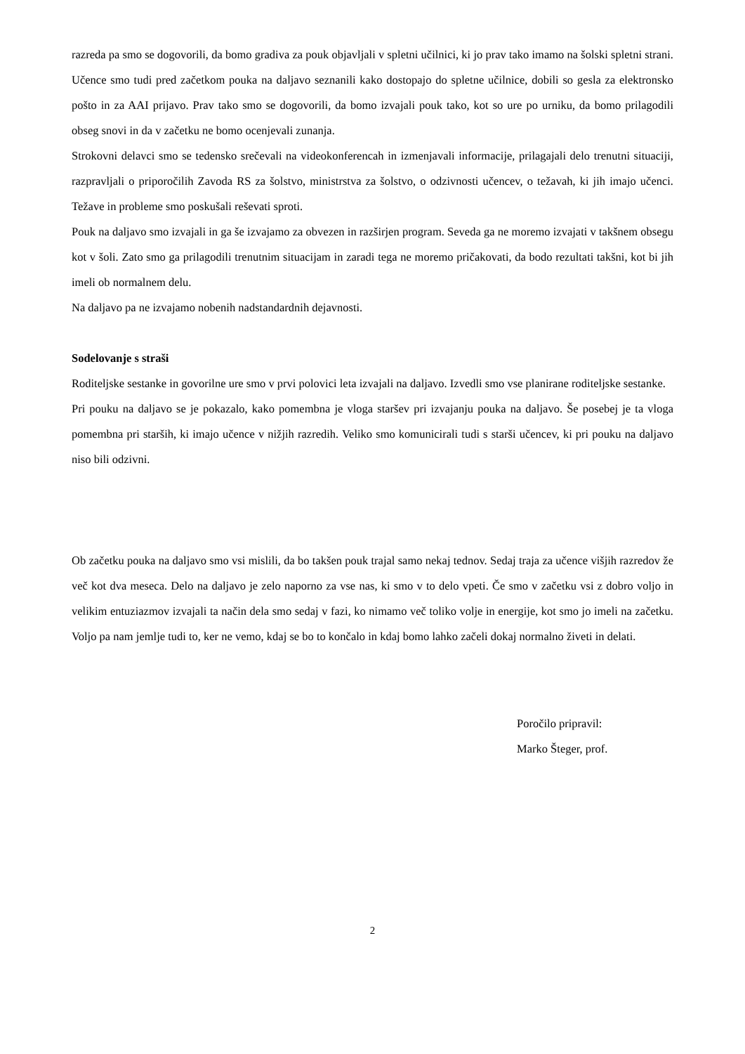razreda pa smo se dogovorili, da bomo gradiva za pouk objavljali v spletni učilnici, ki jo prav tako imamo na šolski spletni strani. Učence smo tudi pred začetkom pouka na daljavo seznanili kako dostopajo do spletne učilnice, dobili so gesla za elektronsko pošto in za AAI prijavo. Prav tako smo se dogovorili, da bomo izvajali pouk tako, kot so ure po urniku, da bomo prilagodili obseg snovi in da v začetku ne bomo ocenjevali zunanja.
Strokovni delavci smo se tedensko srečevali na videokonferencah in izmenjavali informacije, prilagajali delo trenutni situaciji, razpravljali o priporočilih Zavoda RS za šolstvo, ministrstva za šolstvo, o odzivnosti učencev, o težavah, ki jih imajo učenci. Težave in probleme smo poskušali reševati sproti.
Pouk na daljavo smo izvajali in ga še izvajamo za obvezen in razširjen program. Seveda ga ne moremo izvajati v takšnem obsegu kot v šoli. Zato smo ga prilagodili trenutnim situacijam in zaradi tega ne moremo pričakovati, da bodo rezultati takšni, kot bi jih imeli ob normalnem delu.
Na daljavo pa ne izvajamo nobenih nadstandardnih dejavnosti.
Sodelovanje s straši
Roditeljske sestanke in govorilne ure smo v prvi polovici leta izvajali na daljavo. Izvedli smo vse planirane roditeljske sestanke.
Pri pouku na daljavo se je pokazalo, kako pomembna je vloga staršev pri izvajanju pouka na daljavo. Še posebej je ta vloga pomembna pri starših, ki imajo učence v nižjih razredih. Veliko smo komunicirali tudi s starši učencev, ki pri pouku na daljavo niso bili odzivni.
Ob začetku pouka na daljavo smo vsi mislili, da bo takšen pouk trajal samo nekaj tednov. Sedaj traja za učence višjih razredov že več kot dva meseca. Delo na daljavo je zelo naporno za vse nas, ki smo v to delo vpeti. Če smo v začetku vsi z dobro voljo in velikim entuziazmov izvajali ta način dela smo sedaj v fazi, ko nimamo več toliko volje in energije, kot smo jo imeli na začetku. Voljo pa nam jemlje tudi to, ker ne vemo, kdaj se bo to končalo in kdaj bomo lahko začeli dokaj normalno živeti in delati.
Poročilo pripravil:
Marko Šteger, prof.
2